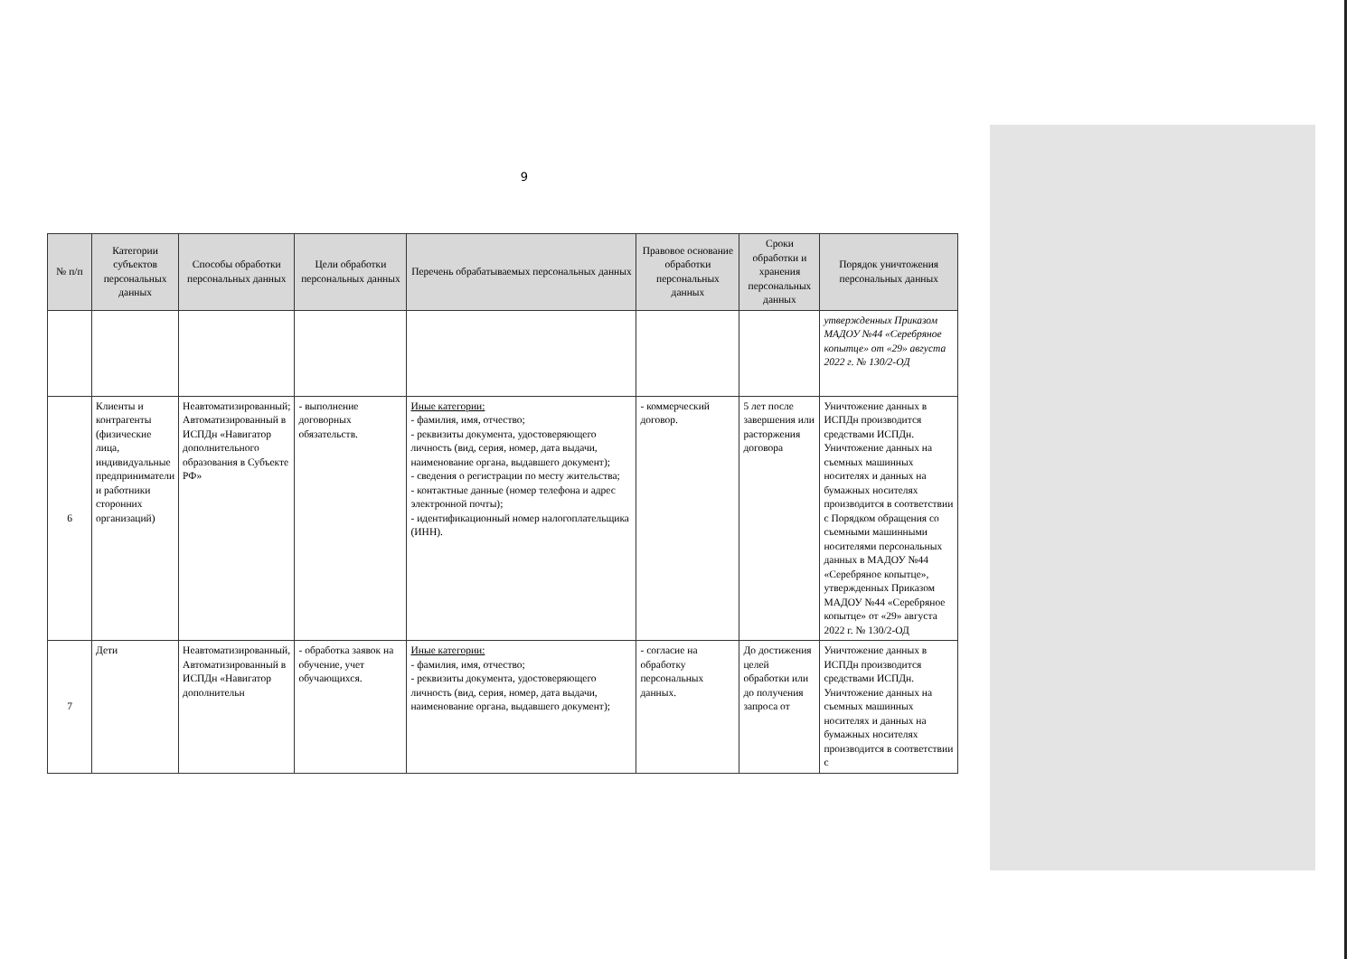9
| № п/п | Категории субъектов персональных данных | Способы обработки персональных данных | Цели обработки персональных данных | Перечень обрабатываемых персональных данных | Правовое основание обработки персональных данных | Сроки обработки и хранения персональных данных | Порядок уничтожения персональных данных |
| --- | --- | --- | --- | --- | --- | --- | --- |
| | | | | | | | утвержденных Приказом МАДОУ №44 «Серебряное копытце» от «29» августа 2022 г. № 130/2-ОД |
| 6 | Клиенты и контрагенты (физические лица, индивидуальные предприниматели и работники сторонних организаций) | Неавтоматизированный; Автоматизированный в ИСПДн «Навигатор дополнительного образования в Субъекте РФ» | - выполнение договорных обязательств. | Иные категории: - фамилия, имя, отчество; - реквизиты документа, удостоверяющего личность (вид, серия, номер, дата выдачи, наименование органа, выдавшего документ); - сведения о регистрации по месту жительства; - контактные данные (номер телефона и адрес электронной почты); - идентификационный номер налогоплательщика (ИНН). | - коммерческий договор. | 5 лет после завершения или расторжения договора | Уничтожение данных в ИСПДн производится средствами ИСПДн. Уничтожение данных на съемных машинных носителях и данных на бумажных носителях производится в соответствии с Порядком обращения со съемными машинными носителями персональных данных в МАДОУ №44 «Серебряное копытце», утвержденных Приказом МАДОУ №44 «Серебряное копытце» от «29» августа 2022 г. № 130/2-ОД |
| 7 | Дети | Неавтоматизированный, Автоматизированный в ИСПДн «Навигатор дополнительн | - обработка заявок на обучение, учет обучающихся. | Иные категории: - фамилия, имя, отчество; - реквизиты документа, удостоверяющего личность (вид, серия, номер, дата выдачи, наименование органа, выдавшего документ); | - согласие на обработку персональных данных. | До достижения целей обработки или до получения запроса от | Уничтожение данных в ИСПДн производится средствами ИСПДн. Уничтожение данных на съемных машинных носителях и данных на бумажных носителях производится в соответствии с |